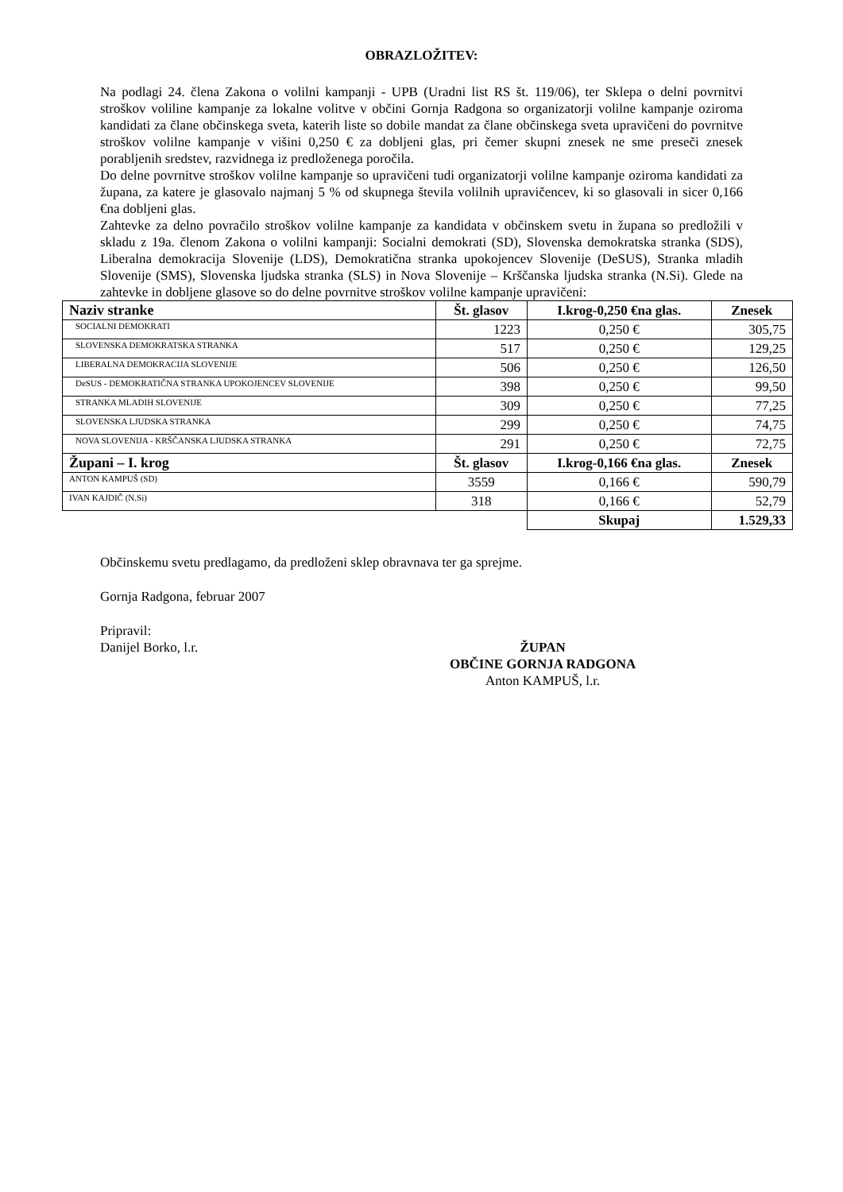OBRAZLOŽITEV:
Na podlagi 24. člena Zakona o volilni kampanji - UPB (Uradni list RS št. 119/06), ter Sklepa o delni povrnitvi stroškov voliline kampanje za lokalne volitve v občini Gornja Radgona so organizatorji volilne kampanje oziroma kandidati za člane občinskega sveta, katerih liste so dobile mandat za člane občinskega sveta upravičeni do povrnitve stroškov volilne kampanje v višini 0,250 € za dobljeni glas, pri čemer skupni znesek ne sme preseči znesek porabljenih sredstev, razvidnega iz predloženega poročila.
Do delne povrnitve stroškov volilne kampanje so upravičeni tudi organizatorji volilne kampanje oziroma kandidati za župana, za katere je glasovalo najmanj 5 % od skupnega števila volilnih upravičencev, ki so glasovali in sicer 0,166 €na dobljeni glas.
Zahtevke za delno povračilo stroškov volilne kampanje za kandidata v občinskem svetu in župana so predložili v skladu z 19a. členom Zakona o volilni kampanji: Socialni demokrati (SD), Slovenska demokratska stranka (SDS), Liberalna demokracija Slovenije (LDS), Demokratična stranka upokojencev Slovenije (DeSUS), Stranka mladih Slovenije (SMS), Slovenska ljudska stranka (SLS) in Nova Slovenije – Krščanska ljudska stranka (N.Si). Glede na zahtevke in dobljene glasove so do delne povrnitve stroškov volilne kampanje upravičeni:
| Naziv stranke | Št. glasov | I.krog-0,250 €na glas. | Znesek |
| --- | --- | --- | --- |
| SOCIALNI DEMOKRATI | 1223 | 0,250 € | 305,75 |
| SLOVENSKA DEMOKRATSKA STRANKA | 517 | 0,250 € | 129,25 |
| LIBERALNA DEMOKRACIJA SLOVENIJE | 506 | 0,250 € | 126,50 |
| DeSUS - DEMOKRATIČNA STRANKA UPOKOJENCEV SLOVENIJE | 398 | 0,250 € | 99,50 |
| STRANKA MLADIH SLOVENIJE | 309 | 0,250 € | 77,25 |
| SLOVENSKA LJUDSKA STRANKA | 299 | 0,250 € | 74,75 |
| NOVA SLOVENIJA - KRŠČANSKA LJUDSKA STRANKA | 291 | 0,250 € | 72,75 |
| Župani – I. krog | Št. glasov | I.krog-0,166 €na glas. | Znesek |
| ANTON KAMPUŠ (SD) | 3559 | 0,166 € | 590,79 |
| IVAN KAJDIČ (N.Si) | 318 | 0,166 € | 52,79 |
| | | Skupaj | 1.529,33 |
Občinskemu svetu predlagamo, da predloženi sklep obravnava ter ga sprejme.
Gornja Radgona, februar 2007
Pripravil:
Danijel Borko, l.r.
ŽUPAN
OBČINE GORNJA RADGONA
Anton KAMPUŠ, l.r.